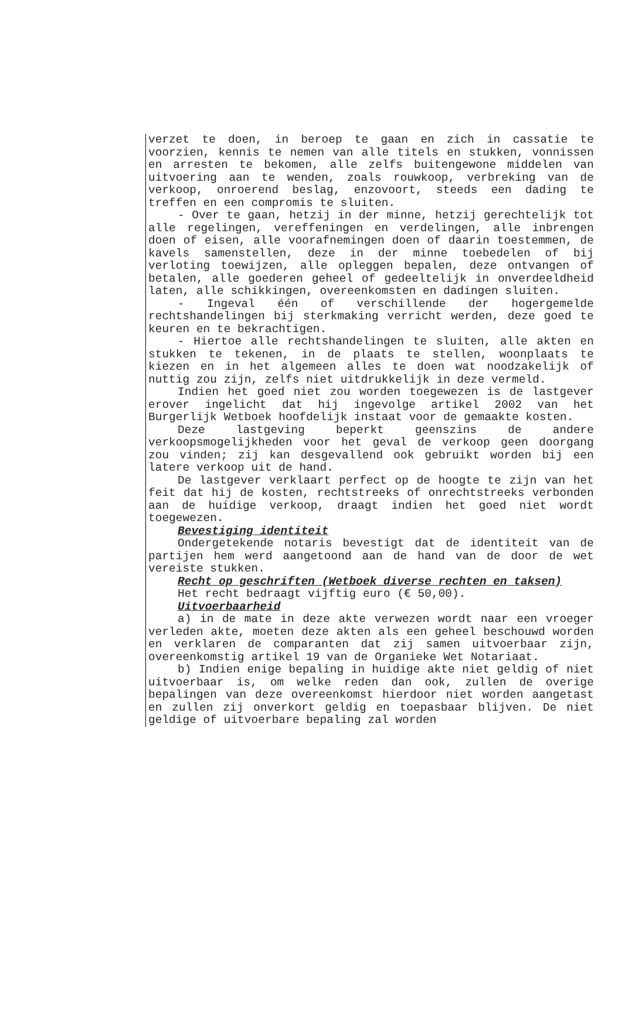verzet te doen, in beroep te gaan en zich in cassatie te voorzien, kennis te nemen van alle titels en stukken, vonnissen en arresten te bekomen, alle zelfs buitengewone middelen van uitvoering aan te wenden, zoals rouwkoop, verbreking van de verkoop, onroerend beslag, enzovoort, steeds een dading te treffen en een compromis te sluiten.
- Over te gaan, hetzij in der minne, hetzij gerechtelijk tot alle regelingen, vereffeningen en verdelingen, alle inbrengen doen of eisen, alle voorafnemingen doen of daarin toestemmen, de kavels samenstellen, deze in der minne toebedelen of bij verloting toewijzen, alle opleggen bepalen, deze ontvangen of betalen, alle goederen geheel of gedeeltelijk in onverdeeldheid laten, alle schikkingen, overeenkomsten en dadingen sluiten.
- Ingeval één of verschillende der hogergemelde rechtshandelingen bij sterkmaking verricht werden, deze goed te keuren en te bekrachtigen.
- Hiertoe alle rechtshandelingen te sluiten, alle akten en stukken te tekenen, in de plaats te stellen, woonplaats te kiezen en in het algemeen alles te doen wat noodzakelijk of nuttig zou zijn, zelfs niet uitdrukkelijk in deze vermeld.
Indien het goed niet zou worden toegewezen is de lastgever erover ingelicht dat hij ingevolge artikel 2002 van het Burgerlijk Wetboek hoofdelijk instaat voor de gemaakte kosten.
Deze lastgeving beperkt geenszins de andere verkoopsmogelijkheden voor het geval de verkoop geen doorgang zou vinden; zij kan desgevallend ook gebruikt worden bij een latere verkoop uit de hand.
De lastgever verklaart perfect op de hoogte te zijn van het feit dat hij de kosten, rechtstreeks of onrechtstreeks verbonden aan de huidige verkoop, draagt indien het goed niet wordt toegewezen.
Bevestiging identiteit
Ondergetekende notaris bevestigt dat de identiteit van de partijen hem werd aangetoond aan de hand van de door de wet vereiste stukken.
Recht op geschriften (Wetboek diverse rechten en taksen)
Het recht bedraagt vijftig euro (€ 50,00).
Uitvoerbaarheid
a) in de mate in deze akte verwezen wordt naar een vroeger verleden akte, moeten deze akten als een geheel beschouwd worden en verklaren de comparanten dat zij samen uitvoerbaar zijn, overeenkomstig artikel 19 van de Organieke Wet Notariaat.
b) Indien enige bepaling in huidige akte niet geldig of niet uitvoerbaar is, om welke reden dan ook, zullen de overige bepalingen van deze overeenkomst hierdoor niet worden aangetast en zullen zij onverkort geldig en toepasbaar blijven. De niet geldige of uitvoerbare bepaling zal worden